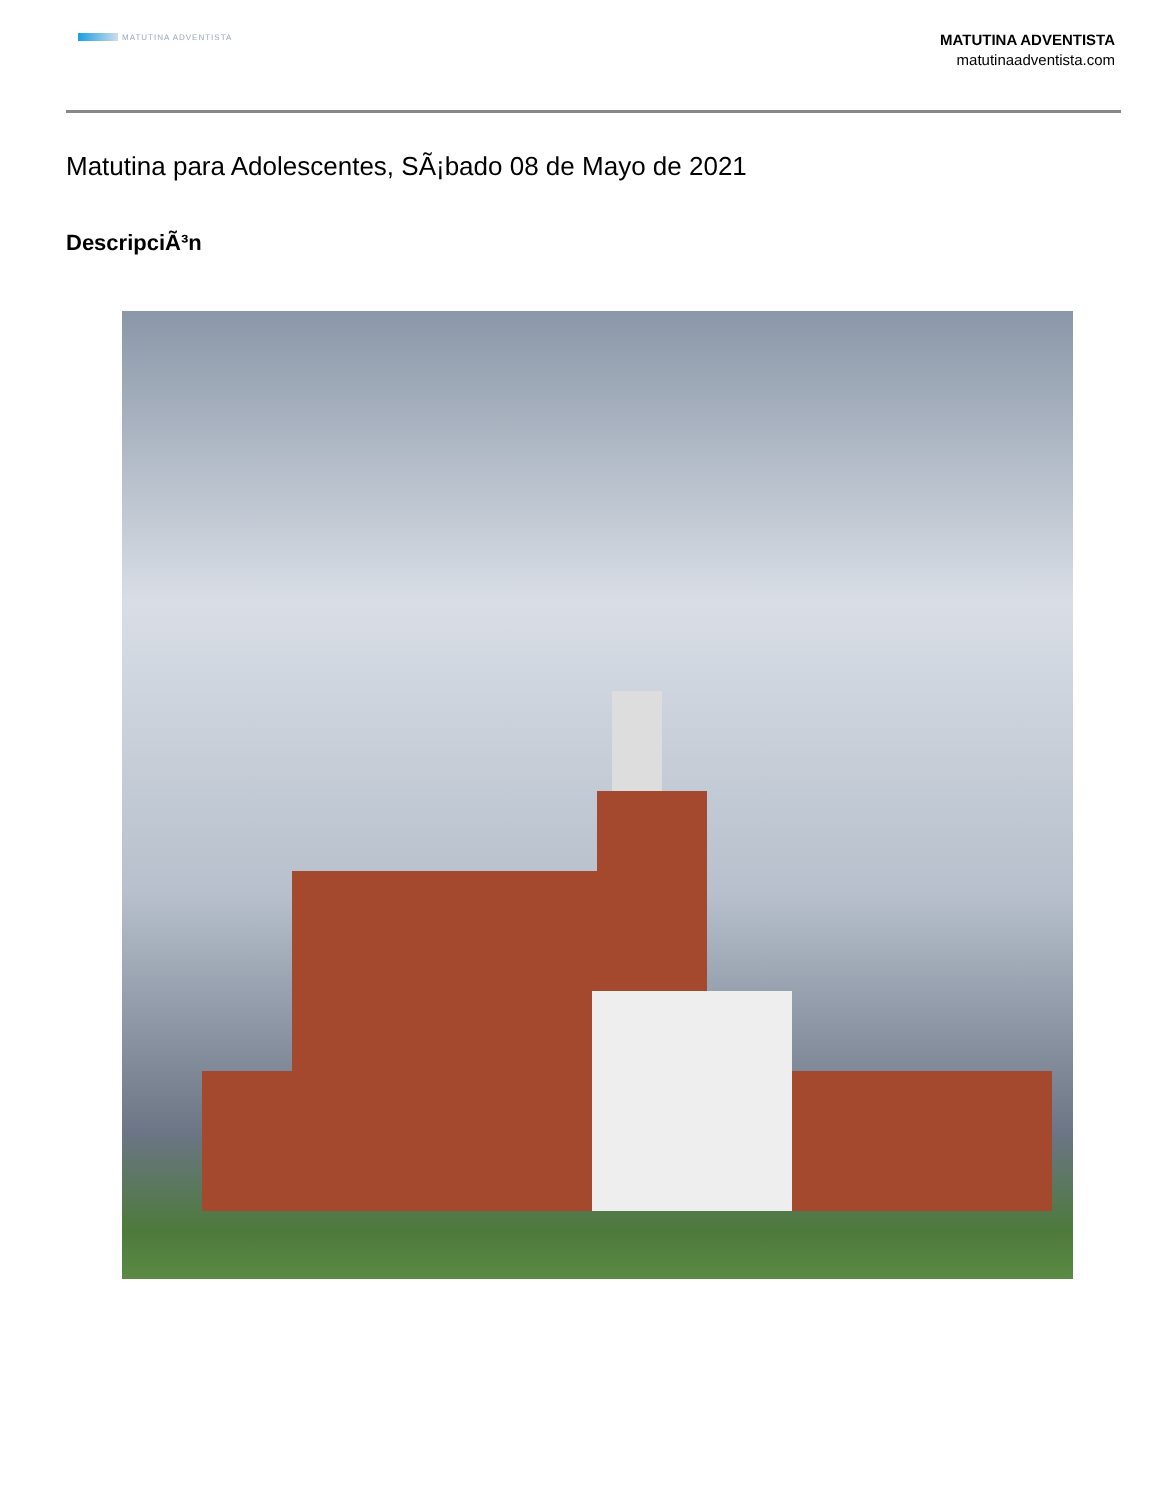MATUTINA ADVENTISTA
MATUTINA ADVENTISTA
matutinaadventista.com
Matutina para Adolescentes, SÃ¡bado 08 de Mayo de 2021
DescripciÃ³n